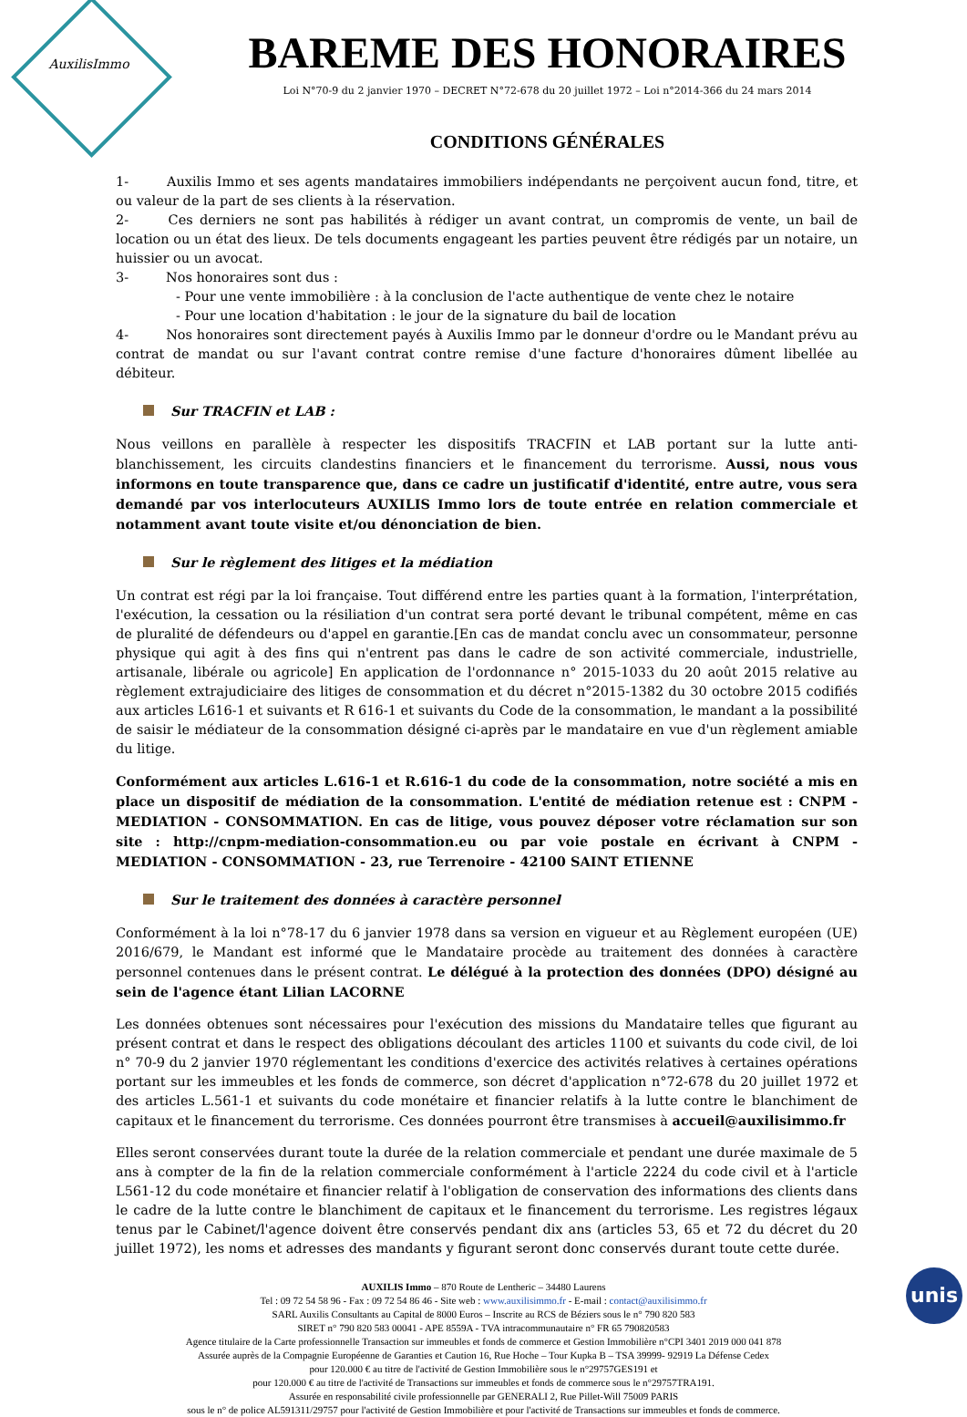AuxilisImmo
BAREME DES HONORAIRES
Loi N°70-9 du 2 janvier 1970 – DECRET N°72-678 du 20 juillet 1972 – Loi n°2014-366 du 24 mars 2014
CONDITIONS GÉNÉRALES
1-    Auxilis Immo et ses agents mandataires immobiliers indépendants ne perçoivent aucun fond, titre, et ou valeur de la part de ses clients à la réservation.
2-    Ces derniers ne sont pas habilités à rédiger un avant contrat, un compromis de vente, un bail de location ou un état des lieux. De tels documents engageant les parties peuvent être rédigés par un notaire, un huissier ou un avocat.
3-    Nos honoraires sont dus :
- Pour une vente immobilière : à la conclusion de l'acte authentique de vente chez le notaire
- Pour une location d'habitation : le jour de la signature du bail de location
4-    Nos honoraires sont directement payés à Auxilis Immo par le donneur d'ordre ou le Mandant prévu au contrat de mandat ou sur l'avant contrat contre remise d'une facture d'honoraires dûment libellée au débiteur.
Sur TRACFIN et LAB :
Nous veillons en parallèle à respecter les dispositifs TRACFIN et LAB portant sur la lutte anti-blanchissement, les circuits clandestins financiers et le financement du terrorisme. Aussi, nous vous informons en toute transparence que, dans ce cadre un justificatif d'identité, entre autre, vous sera demandé par vos interlocuteurs AUXILIS Immo lors de toute entrée en relation commerciale et notamment avant toute visite et/ou dénonciation de bien.
Sur le règlement des litiges et la médiation
Un contrat est régi par la loi française. Tout différend entre les parties quant à la formation, l'interprétation, l'exécution, la cessation ou la résiliation d'un contrat sera porté devant le tribunal compétent, même en cas de pluralité de défendeurs ou d'appel en garantie.[En cas de mandat conclu avec un consommateur, personne physique qui agit à des fins qui n'entrent pas dans le cadre de son activité commerciale, industrielle, artisanale, libérale ou agricole] En application de l'ordonnance n° 2015-1033 du 20 août 2015 relative au règlement extrajudiciaire des litiges de consommation et du décret n°2015-1382 du 30 octobre 2015 codifiés aux articles L616-1 et suivants et R 616-1 et suivants du Code de la consommation, le mandant a la possibilité de saisir le médiateur de la consommation désigné ci-après par le mandataire en vue d'un règlement amiable du litige.
Conformément aux articles L.616-1 et R.616-1 du code de la consommation, notre société a mis en place un dispositif de médiation de la consommation. L'entité de médiation retenue est : CNPM - MEDIATION - CONSOMMATION. En cas de litige, vous pouvez déposer votre réclamation sur son site : http://cnpm-mediation-consommation.eu ou par voie postale en écrivant à CNPM - MEDIATION - CONSOMMATION - 23, rue Terrenoire - 42100 SAINT ETIENNE
Sur le traitement des données à caractère personnel
Conformément à la loi n°78-17 du 6 janvier 1978 dans sa version en vigueur et au Règlement européen (UE) 2016/679, le Mandant est informé que le Mandataire procède au traitement des données à caractère personnel contenues dans le présent contrat. Le délégué à la protection des données (DPO) désigné au sein de l'agence étant Lilian LACORNE
Les données obtenues sont nécessaires pour l'exécution des missions du Mandataire telles que figurant au présent contrat et dans le respect des obligations découlant des articles 1100 et suivants du code civil, de loi n° 70-9 du 2 janvier 1970 réglementant les conditions d'exercice des activités relatives à certaines opérations portant sur les immeubles et les fonds de commerce, son décret d'application n°72-678 du 20 juillet 1972 et des articles L.561-1 et suivants du code monétaire et financier relatifs à la lutte contre le blanchiment de capitaux et le financement du terrorisme. Ces données pourront être transmises à accueil@auxilisimmo.fr
Elles seront conservées durant toute la durée de la relation commerciale et pendant une durée maximale de 5 ans à compter de la fin de la relation commerciale conformément à l'article 2224 du code civil et à l'article L561-12 du code monétaire et financier relatif à l'obligation de conservation des informations des clients dans le cadre de la lutte contre le blanchiment de capitaux et le financement du terrorisme. Les registres légaux tenus par le Cabinet/l'agence doivent être conservés pendant dix ans (articles 53, 65 et 72 du décret du 20 juillet 1972), les noms et adresses des mandants y figurant seront donc conservés durant toute cette durée.
AUXILIS Immo – 870 Route de Lentheric – 34480 Laurens
Tel : 09 72 54 58 96 - Fax : 09 72 54 86 46 - Site web : www.auxilisimmo.fr - E-mail : contact@auxilisimmo.fr
SARL Auxilis Consultants au Capital de 8000 Euros – Inscrite au RCS de Béziers sous le n° 790 820 583
SIRET n° 790 820 583 00041 - APE 8559A - TVA intracommunautaire n° FR 65 790820583
Agence titulaire de la Carte professionnelle Transaction sur immeubles et fonds de commerce et Gestion Immobilière n°CPI 3401 2019 000 041 878
Assurée auprès de la Compagnie Européenne de Garanties et Caution 16, Rue Hoche – Tour Kupka B – TSA 39999- 92919 La Défense Cedex
pour 120.000 € au titre de l'activité de Gestion Immobilière sous le n°29757GES191 et
pour 120.000 € au titre de l'activité de Transactions sur immeubles et fonds de commerce sous le n°29757TRA191.
Assurée en responsabilité civile professionnelle par GENERALI 2, Rue Pillet-Will 75009 PARIS
sous le n° de police AL591311/29757 pour l'activité de Gestion Immobilière et pour l'activité de Transactions sur immeubles et fonds de commerce.
unis